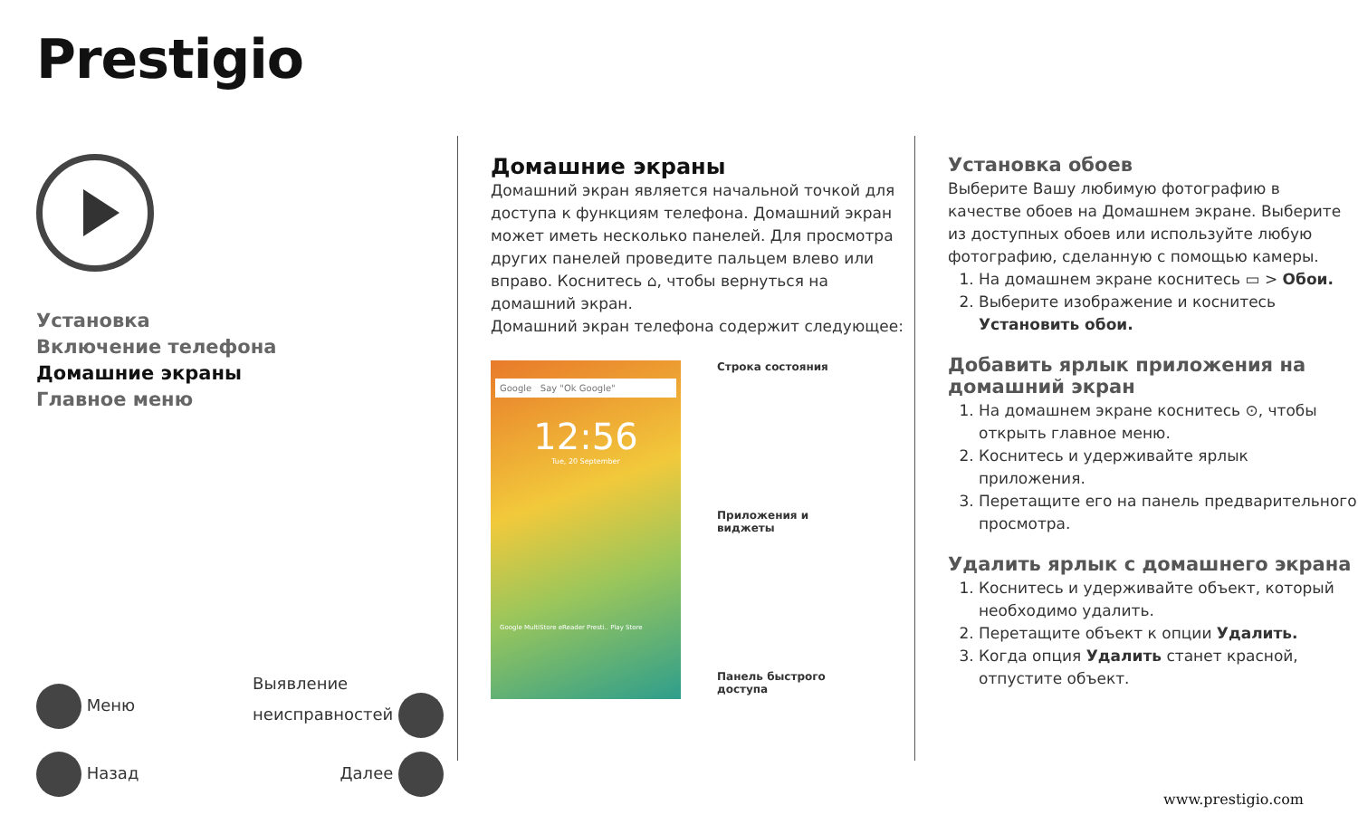Prestigio
Установка
Включение телефона
Домашние экраны
Главное меню
Меню Выявление
неисправностей
Назад Далее
Домашние экраны
Домашний экран является начальной точкой для доступа к функциям телефона. Домашний экран может иметь несколько панелей. Для просмотра других панелей проведите пальцем влево или вправо. Коснитесь ⌂, чтобы вернуться на домашний экран.
Домашний экран телефона содержит следующее:
Google Say "Ok Google"
12:56
Tue, 20 September
Google MultiStore eReader Presti.. Play Store
Строка состояния
Приложения и виджеты
Панель быстрого доступа
Установка обоев
Выберите Вашу любимую фотографию в качестве обоев на Домашнем экране. Выберите из доступных обоев или используйте любую фотографию, сделанную с помощью камеры.
1. На домашнем экране коснитесь ▭ > Обои.
2. Выберите изображение и коснитесь Установить обои.
Добавить ярлык приложения на домашний экран
1. На домашнем экране коснитесь ⊙, чтобы открыть главное меню.
2. Коснитесь и удерживайте ярлык приложения.
3. Перетащите его на панель предварительного просмотра.
Удалить ярлык с домашнего экрана
1. Коснитесь и удерживайте объект, который необходимо удалить.
2. Перетащите объект к опции Удалить.
3. Когда опция Удалить станет красной, отпустите объект.
www.prestigio.com